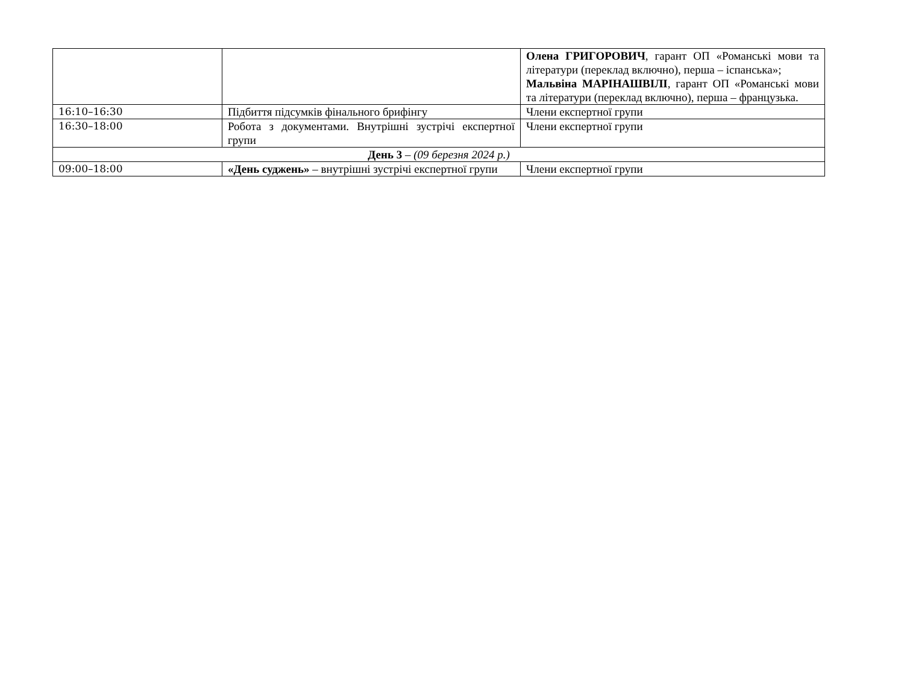| | | Олена ГРИГОРОВИЧ , гарант ОП «Романські мови та літератури (переклад включно), перша – іспанська»; Мальвіна МАРІНАШВІЛІ , гарант ОП «Романські мови та літератури (переклад включно), перша – французька. |
| 16:10–16:30 | Підбиття підсумків фінального брифінгу | Члени експертної групи |
| 16:30–18:00 | Робота з документами. Внутрішні зустрічі експертної групи | Члени експертної групи |
| День 3 – (09 березня 2024 р.) | | |
| 09:00–18:00 | «День суджень» – внутрішні зустрічі експертної групи | Члени експертної групи |